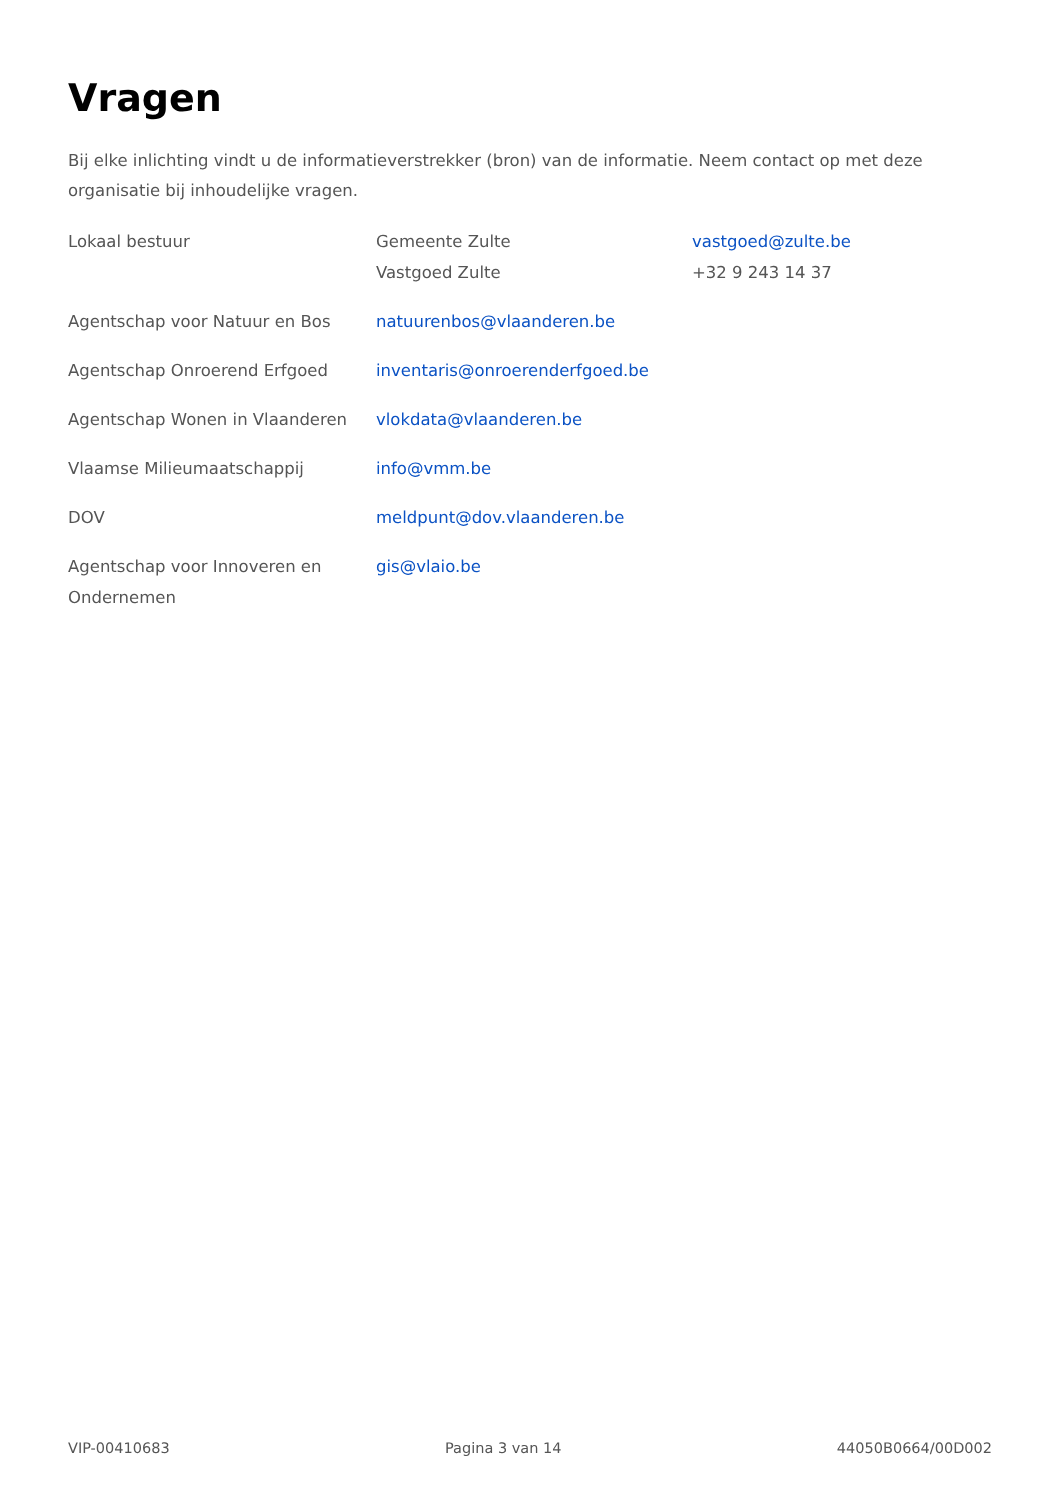Vragen
Bij elke inlichting vindt u de informatieverstrekker (bron) van de informatie. Neem contact op met deze organisatie bij inhoudelijke vragen.
| Lokaal bestuur | Gemeente Zulte Vastgoed Zulte | vastgoed@zulte.be +32 9 243 14 37 |
| Agentschap voor Natuur en Bos | natuurenbos@vlaanderen.be | |
| Agentschap Onroerend Erfgoed | inventaris@onroerenderfgoed.be | |
| Agentschap Wonen in Vlaanderen | vlokdata@vlaanderen.be | |
| Vlaamse Milieumaatschappij | info@vmm.be | |
| DOV | meldpunt@dov.vlaanderen.be | |
| Agentschap voor Innoveren en Ondernemen | gis@vlaio.be | |
VIP-00410683 Pagina 3 van 14 44050B0664/00D002